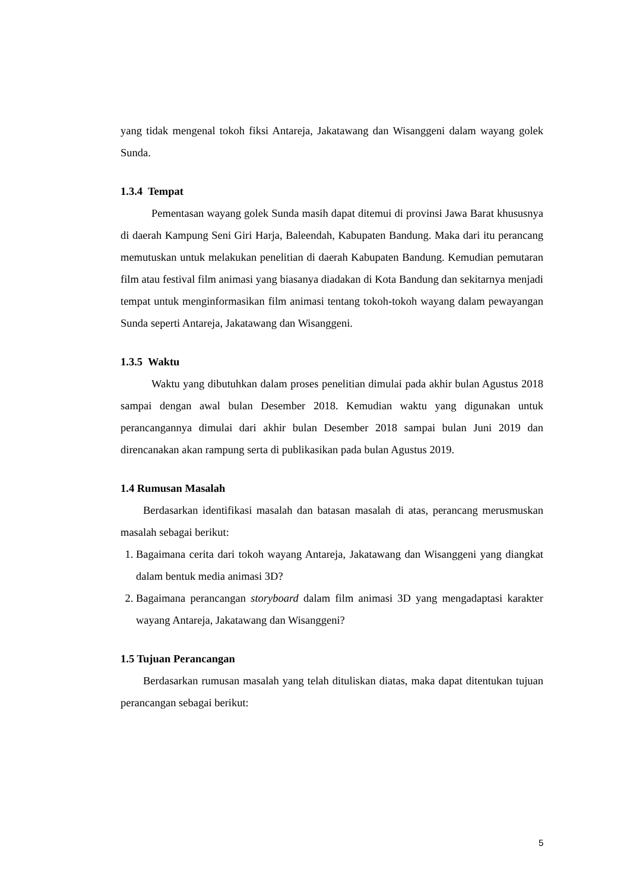yang tidak mengenal tokoh fiksi Antareja, Jakatawang dan Wisanggeni dalam wayang golek Sunda.
1.3.4 Tempat
Pementasan wayang golek Sunda masih dapat ditemui di provinsi Jawa Barat khususnya di daerah Kampung Seni Giri Harja, Baleendah, Kabupaten Bandung. Maka dari itu perancang memutuskan untuk melakukan penelitian di daerah Kabupaten Bandung. Kemudian pemutaran film atau festival film animasi yang biasanya diadakan di Kota Bandung dan sekitarnya menjadi tempat untuk menginformasikan film animasi tentang tokoh-tokoh wayang dalam pewayangan Sunda seperti Antareja, Jakatawang dan Wisanggeni.
1.3.5 Waktu
Waktu yang dibutuhkan dalam proses penelitian dimulai pada akhir bulan Agustus 2018 sampai dengan awal bulan Desember 2018. Kemudian waktu yang digunakan untuk perancangannya dimulai dari akhir bulan Desember 2018 sampai bulan Juni 2019 dan direncanakan akan rampung serta di publikasikan pada bulan Agustus 2019.
1.4 Rumusan Masalah
Berdasarkan identifikasi masalah dan batasan masalah di atas, perancang merusmuskan masalah sebagai berikut:
1. Bagaimana cerita dari tokoh wayang Antareja, Jakatawang dan Wisanggeni yang diangkat dalam bentuk media animasi 3D?
2. Bagaimana perancangan storyboard dalam film animasi 3D yang mengadaptasi karakter wayang Antareja, Jakatawang dan Wisanggeni?
1.5 Tujuan Perancangan
Berdasarkan rumusan masalah yang telah dituliskan diatas, maka dapat ditentukan tujuan perancangan sebagai berikut:
5